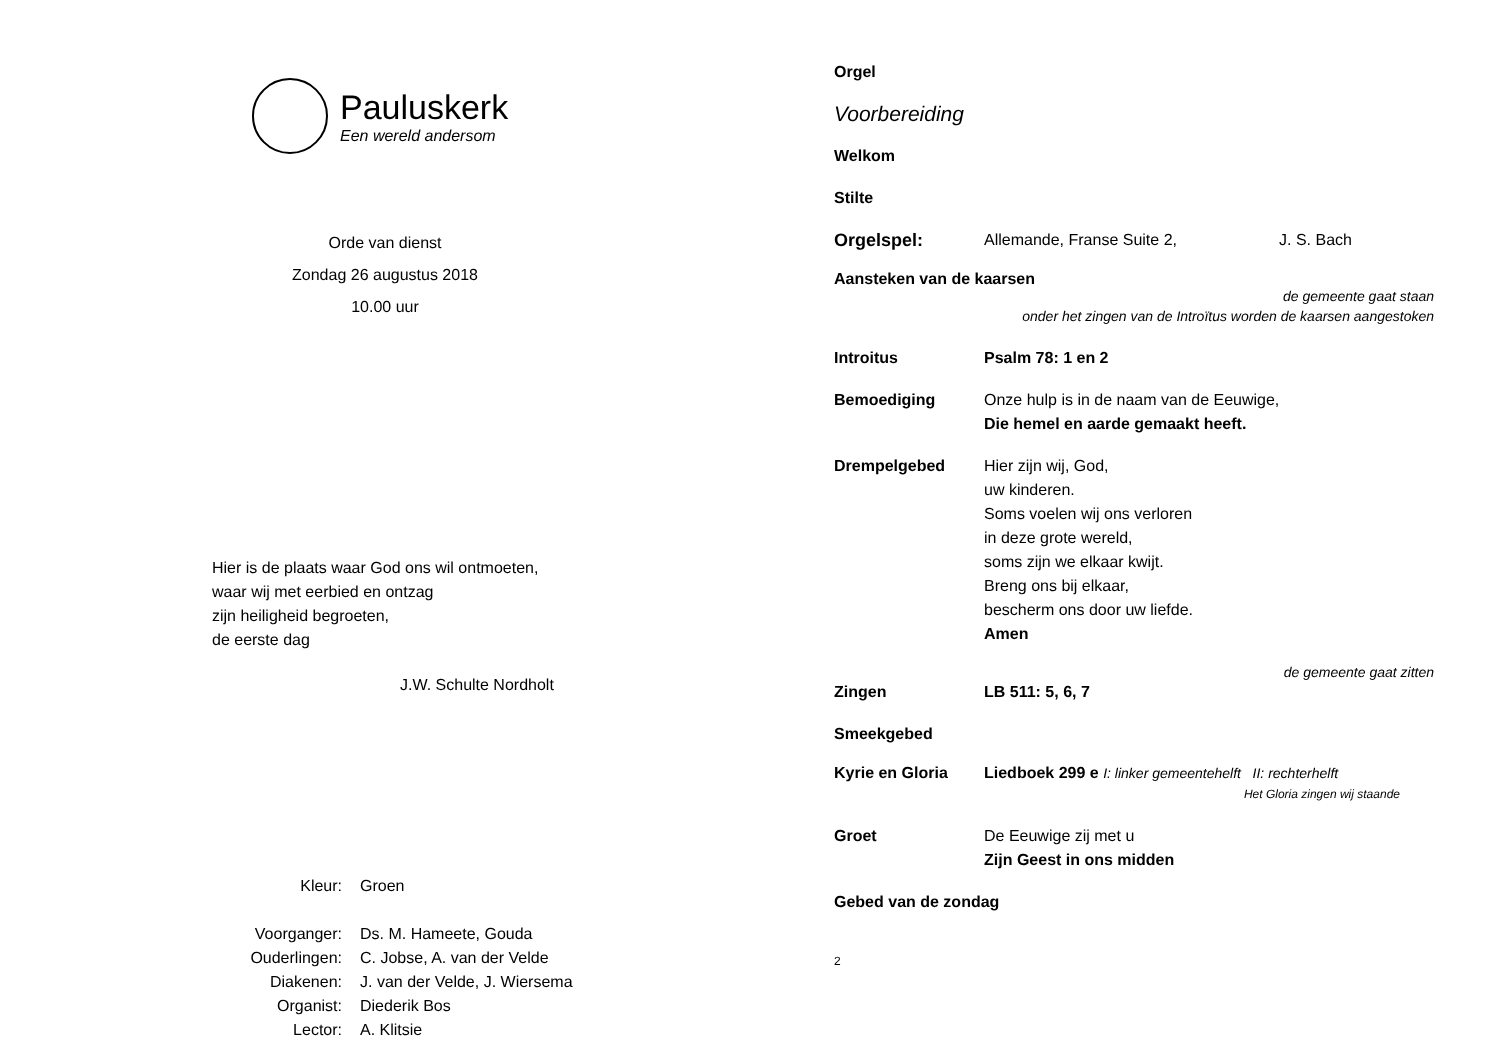Pauluskerk
Een wereld andersom
Orde van dienst
Zondag 26 augustus 2018
10.00 uur
Hier is de plaats waar God ons wil ontmoeten,
waar wij met eerbied en ontzag
zijn heiligheid begroeten,
de eerste dag
J.W. Schulte Nordholt
Kleur: Groen
Voorganger: Ds. M. Hameete, Gouda
Ouderlingen: C. Jobse, A. van der Velde
Diakenen: J. van der Velde, J. Wiersema
Organist: Diederik Bos
Lector: A. Klitsie
Orgel
Voorbereiding
Welkom
Stilte
Orgelspel: Allemande, Franse Suite 2, J. S. Bach
Aansteken van de kaarsen
de gemeente gaat staan
onder het zingen van de Introïtus worden de kaarsen aangestoken
Introitus Psalm 78: 1 en 2
Bemoediging Onze hulp is in de naam van de Eeuwige,
Die hemel en aarde gemaakt heeft.
Drempelgebed Hier zijn wij, God,
uw kinderen.
Soms voelen wij ons verloren
in deze grote wereld,
soms zijn we elkaar kwijt.
Breng ons bij elkaar,
bescherm ons door uw liefde.
Amen
de gemeente gaat zitten
Zingen LB 511: 5, 6, 7
Smeekgebed
Kyrie en Gloria Liedboek 299 e I: linker gemeentehelft II: rechterhelft
Het Gloria zingen wij staande
Groet De Eeuwige zij met u
Zijn Geest in ons midden
Gebed van de zondag
2